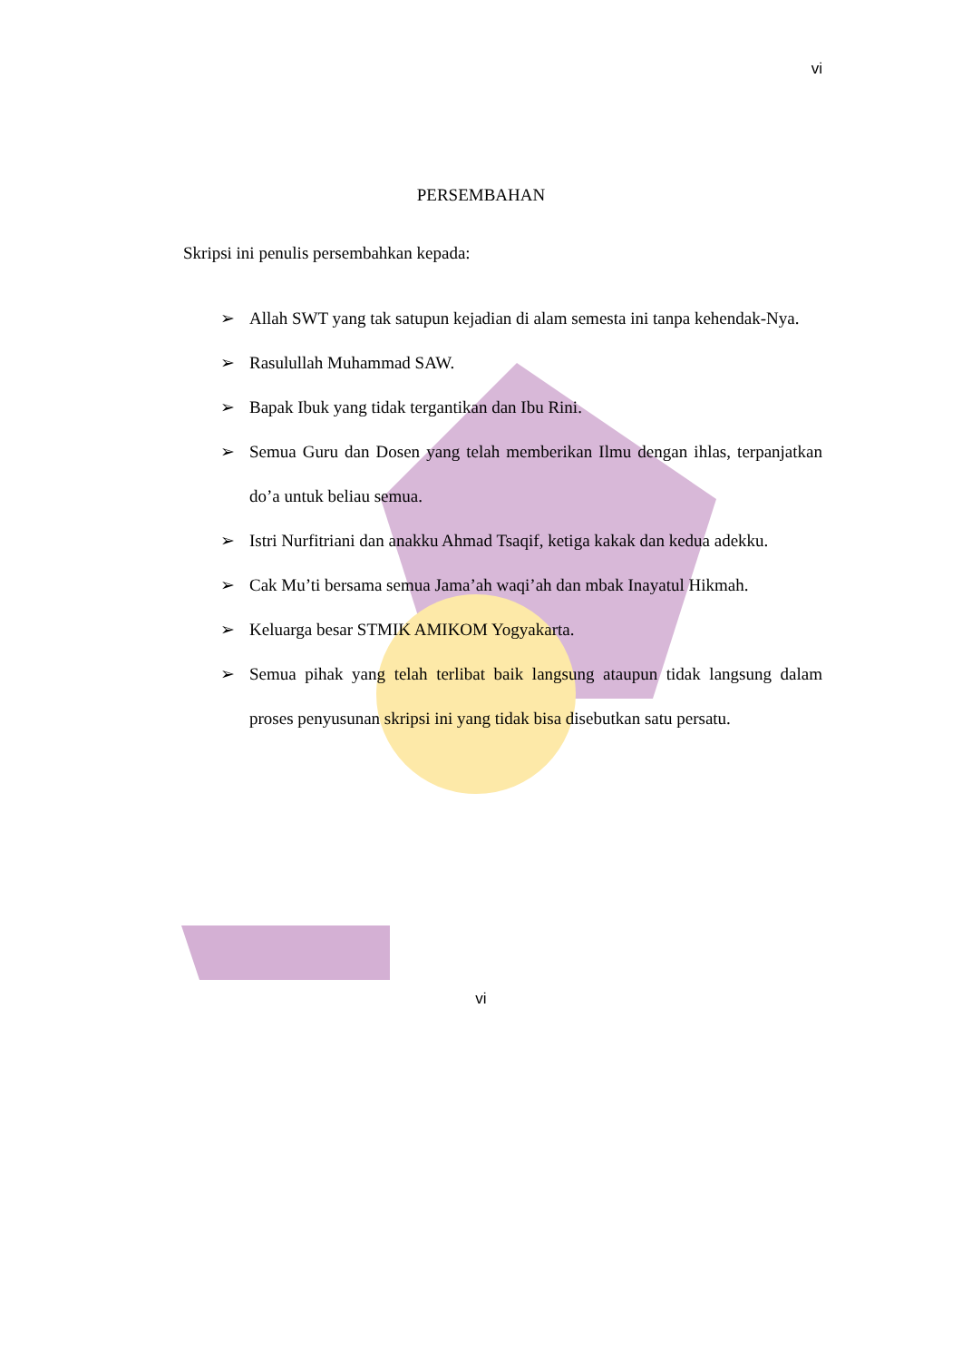vi
PERSEMBAHAN
Skripsi ini penulis persembahkan kepada:
➢ Allah SWT yang tak satupun kejadian di alam semesta ini tanpa kehendak-Nya.
➢ Rasulullah Muhammad SAW.
➢ Bapak Ibuk yang tidak tergantikan dan Ibu Rini.
➢ Semua Guru dan Dosen yang telah memberikan Ilmu dengan ihlas, terpanjatkan do’a untuk beliau semua.
➢ Istri Nurfitriani dan anakku Ahmad Tsaqif, ketiga kakak dan kedua adekku.
➢ Cak Mu’ti bersama semua Jama’ah waqi’ah dan mbak Inayatul Hikmah.
➢ Keluarga besar STMIK AMIKOM Yogyakarta.
➢ Semua pihak yang telah terlibat baik langsung ataupun tidak langsung dalam proses penyusunan skripsi ini yang tidak bisa disebutkan satu persatu.
vi